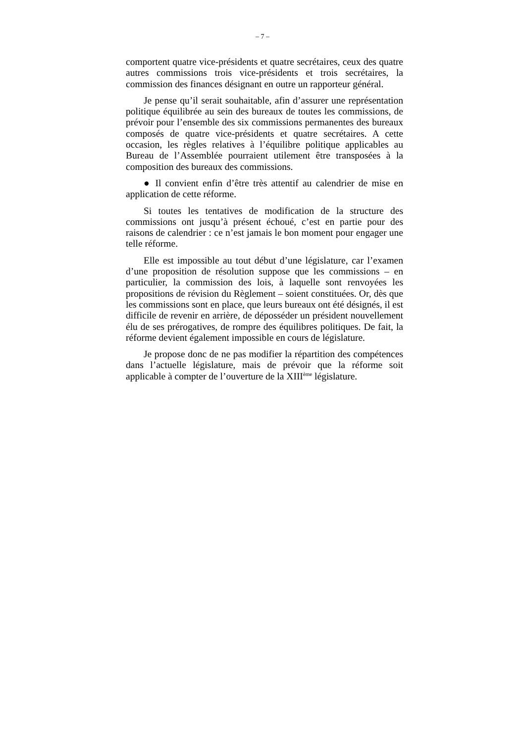– 7 –
comportent quatre vice-présidents et quatre secrétaires, ceux des quatre autres commissions trois vice-présidents et trois secrétaires, la commission des finances désignant en outre un rapporteur général.
Je pense qu’il serait souhaitable, afin d’assurer une représentation politique équilibrée au sein des bureaux de toutes les commissions, de prévoir pour l’ensemble des six commissions permanentes des bureaux composés de quatre vice-présidents et quatre secrétaires. A cette occasion, les règles relatives à l’équilibre politique applicables au Bureau de l’Assemblée pourraient utilement être transposées à la composition des bureaux des commissions.
● Il convient enfin d’être très attentif au calendrier de mise en application de cette réforme.
Si toutes les tentatives de modification de la structure des commissions ont jusqu’à présent échoué, c’est en partie pour des raisons de calendrier : ce n’est jamais le bon moment pour engager une telle réforme.
Elle est impossible au tout début d’une législature, car l’examen d’une proposition de résolution suppose que les commissions – en particulier, la commission des lois, à laquelle sont renvoyées les propositions de révision du Règlement – soient constituées. Or, dès que les commissions sont en place, que leurs bureaux ont été désignés, il est difficile de revenir en arrière, de déposséder un président nouvellement élu de ses prérogatives, de rompre des équilibres politiques. De fait, la réforme devient également impossible en cours de législature.
Je propose donc de ne pas modifier la répartition des compétences dans l’actuelle législature, mais de prévoir que la réforme soit applicable à compter de l’ouverture de la XIII<sup>ème</sup> législature.